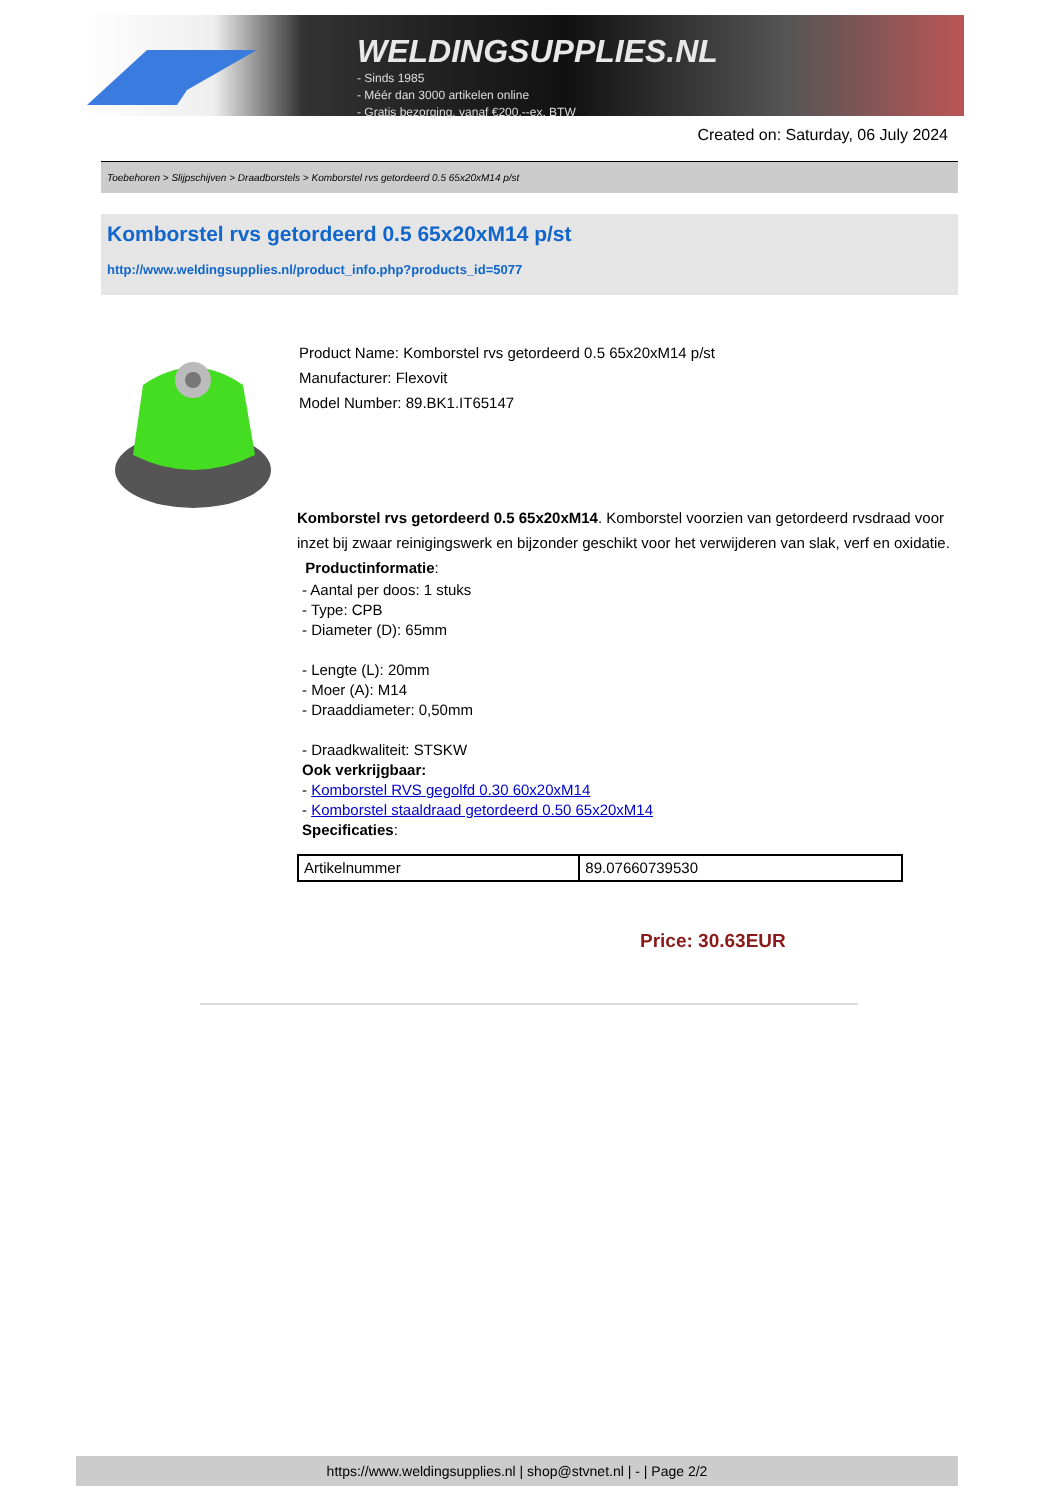WELDINGSUPPLIES.NL
- Sinds 1985
- Méér dan 3000 artikelen online
- Gratis bezorging, vanaf €200,--ex. BTW
Created on: Saturday, 06 July 2024
Toebehoren > Slijpschijven > Draadborstels > Komborstel rvs getordeerd 0.5 65x20xM14 p/st
Komborstel rvs getordeerd 0.5 65x20xM14 p/st
http://www.weldingsupplies.nl/product_info.php?products_id=5077
Product Name: Komborstel rvs getordeerd 0.5 65x20xM14 p/st
Manufacturer: Flexovit
Model Number: 89.BK1.IT65147
Komborstel rvs getordeerd 0.5 65x20xM14. Komborstel voorzien van getordeerd rvsdraad voor inzet bij zwaar reinigingswerk en bijzonder geschikt voor het verwijderen van slak, verf en oxidatie. Productinformatie:
- Aantal per doos: 1 stuks
- Type: CPB
- Diameter (D): 65mm
- Lengte (L): 20mm
- Moer (A): M14
- Draaddiameter: 0,50mm
- Draadkwaliteit: STSKW
Ook verkrijgbaar:
- Komborstel RVS gegolfd 0.30 60x20xM14
- Komborstel staaldraad getordeerd 0.50 65x20xM14
Specificaties:
| Artikelnummer | 89.07660739530 |
Price: 30.63EUR
https://www.weldingsupplies.nl | shop@stvnet.nl | - | Page 2/2